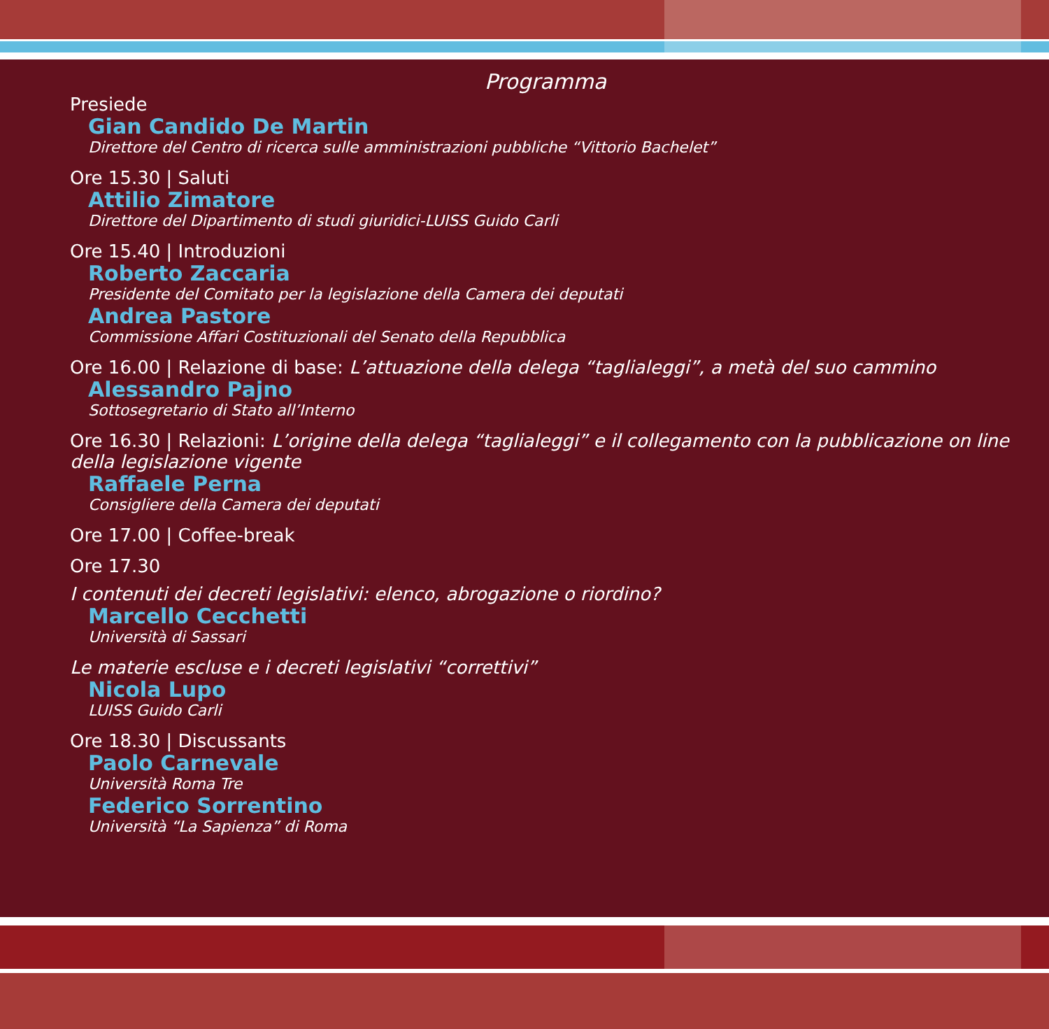Programma
Presiede
Gian Candido De Martin
Direttore del Centro di ricerca sulle amministrazioni pubbliche “Vittorio Bachelet”
Ore 15.30 | Saluti
Attilio Zimatore
Direttore del Dipartimento di studi giuridici-LUISS Guido Carli
Ore 15.40 | Introduzioni
Roberto Zaccaria
Presidente del Comitato per la legislazione della Camera dei deputati
Andrea Pastore
Commissione Affari Costituzionali del Senato della Repubblica
Ore 16.00 | Relazione di base: L’attuazione della delega “taglialeggi”, a metà del suo cammino
Alessandro Pajno
Sottosegretario di Stato all’Interno
Ore 16.30 | Relazioni: L’origine della delega “taglialeggi” e il collegamento con la pubblicazione on line della legislazione vigente
Raffaele Perna
Consigliere della Camera dei deputati
Ore 17.00 | Coffee-break
Ore 17.30
I contenuti dei decreti legislativi: elenco, abrogazione o riordino?
Marcello Cecchetti
Università di Sassari
Le materie escluse e i decreti legislativi “correttivi”
Nicola Lupo
LUISS Guido Carli
Ore 18.30 | Discussants
Paolo Carnevale
Università Roma Tre
Federico Sorrentino
Università “La Sapienza” di Roma